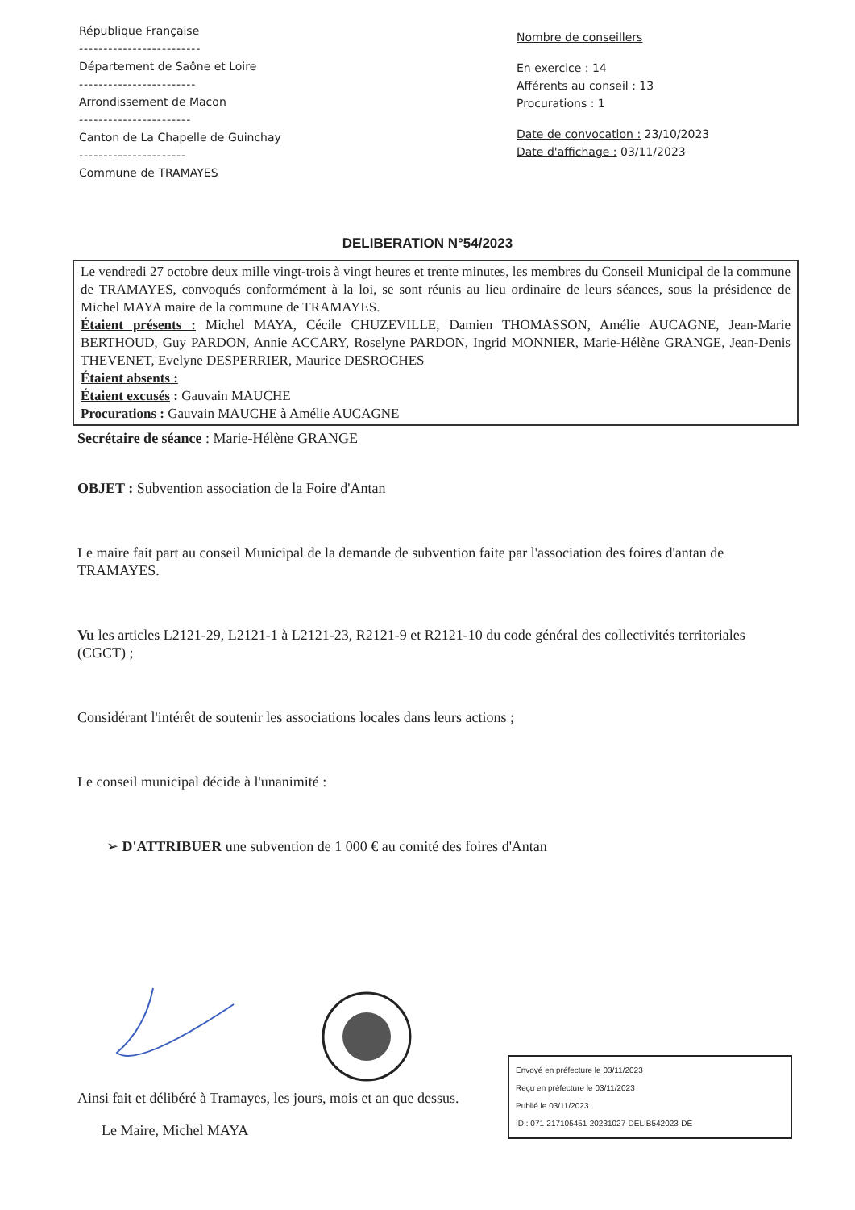République Française
-------------------------
Département de Saône et Loire
------------------------
Arrondissement de Macon
-----------------------
Canton de La Chapelle de Guinchay
----------------------
Commune de TRAMAYES
Nombre de conseillers
En exercice : 14
Afférents au conseil : 13
Procurations : 1
Date de convocation : 23/10/2023
Date d'affichage : 03/11/2023
DELIBERATION N°54/2023
Le vendredi 27 octobre deux mille vingt-trois à vingt heures et trente minutes, les membres du Conseil Municipal de la commune de TRAMAYES, convoqués conformément à la loi, se sont réunis au lieu ordinaire de leurs séances, sous la présidence de Michel MAYA maire de la commune de TRAMAYES.
Étaient présents : Michel MAYA, Cécile CHUZEVILLE, Damien THOMASSON, Amélie AUCAGNE, Jean-Marie BERTHOUD, Guy PARDON, Annie ACCARY, Roselyne PARDON, Ingrid MONNIER, Marie-Hélène GRANGE, Jean-Denis THEVENET, Evelyne DESPERRIER, Maurice DESROCHES
Étaient absents :
Étaient excusés : Gauvain MAUCHE
Procurations : Gauvain MAUCHE à Amélie AUCAGNE
Secrétaire de séance : Marie-Hélène GRANGE
OBJET : Subvention association de la Foire d'Antan
Le maire fait part au conseil Municipal de la demande de subvention faite par l'association des foires d'antan de TRAMAYES.
Vu les articles L2121-29, L2121-1 à L2121-23, R2121-9 et R2121-10 du code général des collectivités territoriales (CGCT) ;
Considérant l'intérêt de soutenir les associations locales dans leurs actions ;
Le conseil municipal décide à l'unanimité :
➢ D'ATTRIBUER une subvention de 1 000 € au comité des foires d'Antan
Ainsi fait et délibéré à Tramayes, les jours, mois et an que dessus.
Le Maire, Michel MAYA
Envoyé en préfecture le 03/11/2023
Reçu en préfecture le 03/11/2023
Publié le 03/11/2023
ID : 071-217105451-20231027-DELIB542023-DE